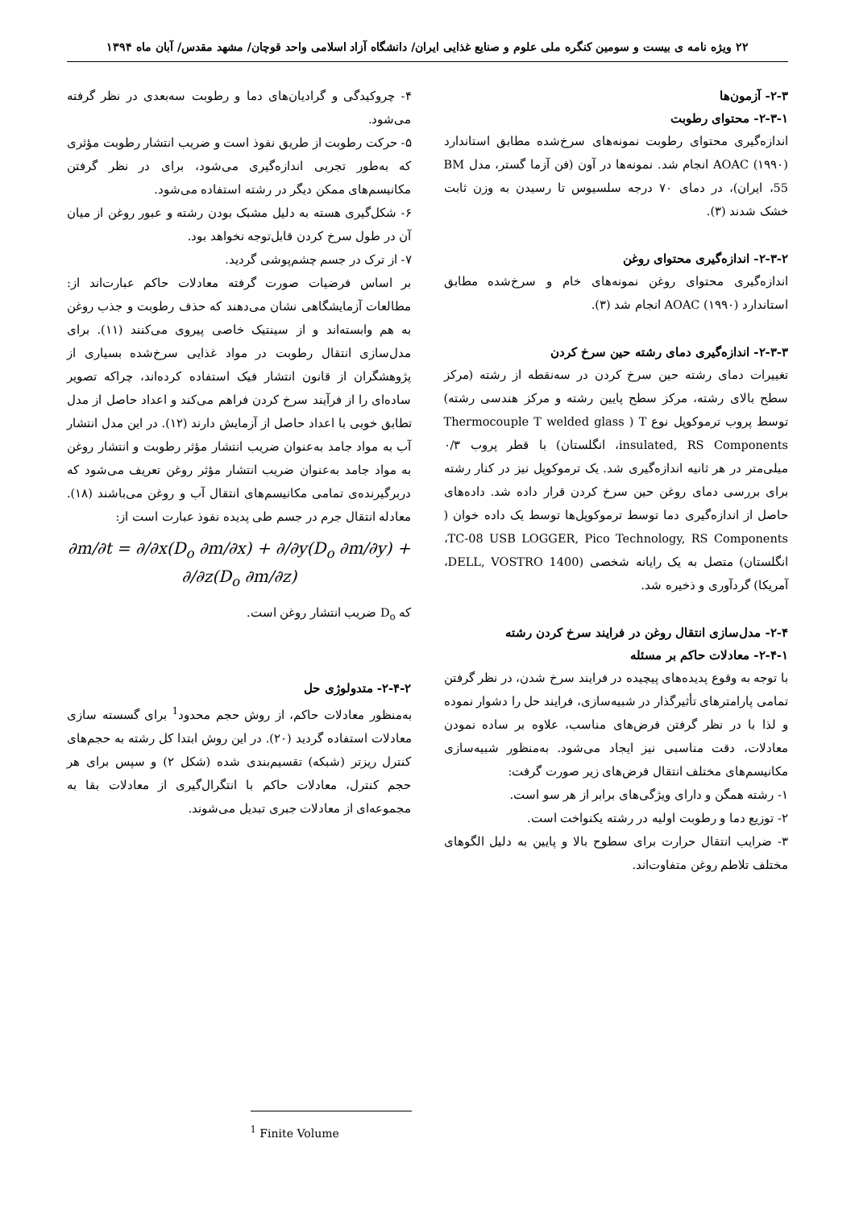۲۲ ویژه نامه ی بیست و سومین کنگره ملی علوم و صنایع غذایی ایران/ دانشگاه آزاد اسلامی واحد قوچان/ مشهد مقدس/ آبان ماه ۱۳۹۴
۲-۳- آزمون‌ها
۲-۳-۱- محتوای رطوبت
اندازه‌گیری محتوای رطوبت نمونه‌های سرخ‌شده مطابق استاندارد AOAC (۱۹۹۰) انجام شد. نمونه‌ها در آون (فن آزما گستر، مدل BM 55، ایران)، در دمای ۷۰ درجه سلسیوس تا رسیدن به وزن ثابت خشک شدند (۳).
۲-۳-۲- اندازه‌گیری محتوای روغن
اندازه‌گیری محتوای روغن نمونه‌های خام و سرخ‌شده مطابق استاندارد AOAC (۱۹۹۰) انجام شد (۳).
۲-۳-۳- اندازه‌گیری دمای رشته حین سرخ کردن
تغییرات دمای رشته حین سرخ کردن در سه‌نقطه از رشته (مرکز سطح بالای رشته، مرکز سطح پایین رشته و مرکز هندسی رشته) توسط پروب ترموکوپل نوع T ( Thermocouple T welded glass insulated, RS Components، انگلستان) با قطر پروب ۰/۳ میلی‌متر در هر ثانیه اندازه‌گیری شد. یک ترموکوپل نیز در کنار رشته برای بررسی دمای روغن حین سرخ کردن قرار داده شد. داده‌های حاصل از اندازه‌گیری دما توسط ترموکوپل‌ها توسط یک داده خوان ( TC-08 USB LOGGER, Pico Technology, RS Components، انگلستان) متصل به یک رایانه شخصی (DELL, VOSTRO 1400، آمریکا) گردآوری و ذخیره شد.
۲-۴- مدل‌سازی انتقال روغن در فرایند سرخ کردن رشته
۲-۴-۱- معادلات حاکم بر مسئله
با توجه به وقوع پدیده‌های پیچیده در فرایند سرخ شدن، در نظر گرفتن تمامی پارامترهای تأثیرگذار در شبیه‌سازی، فرایند حل را دشوار نموده و لذا با در نظر گرفتن فرض‌های مناسب، علاوه بر ساده نمودن معادلات، دقت مناسبی نیز ایجاد می‌شود. به‌منظور شبیه‌سازی مکانیسم‌های مختلف انتقال فرض‌های زیر صورت گرفت:
۱- رشته همگن و دارای ویژگی‌های برابر از هر سو است.
۲- توزیع دما و رطوبت اولیه در رشته یکنواخت است.
۳- ضرایب انتقال حرارت برای سطوح بالا و پایین به دلیل الگوهای مختلف تلاطم روغن متفاوت‌اند.
۴- چروکیدگی و گرادیان‌های دما و رطوبت سه‌بعدی در نظر گرفته می‌شود.
۵- حرکت رطوبت از طریق نفوذ است و ضریب انتشار رطوبت مؤثری که به‌طور تجربی اندازه‌گیری می‌شود، برای در نظر گرفتن مکانیسم‌های ممکن دیگر در رشته استفاده می‌شود.
۶- شکل‌گیری هسته به دلیل مشبک بودن رشته و عبور روغن از میان آن در طول سرخ کردن قابل‌توجه نخواهد بود.
۷- از ترک در جسم چشم‌پوشی گردید.
بر اساس فرضیات صورت گرفته معادلات حاکم عبارت‌اند از: مطالعات آزمایشگاهی نشان می‌دهند که حذف رطوبت و جذب روغن به هم وابسته‌اند و از سینتیک خاصی پیروی می‌کنند (۱۱). برای مدل‌سازی انتقال رطوبت در مواد غذایی سرخ‌شده بسیاری از پژوهشگران از قانون انتشار فیک استفاده کرده‌اند، چراکه تصویر ساده‌ای را از فرآیند سرخ کردن فراهم می‌کند و اعداد حاصل از مدل تطابق خوبی با اعداد حاصل از آزمایش دارند (۱۲). در این مدل انتشار آب به مواد جامد به‌عنوان ضریب انتشار مؤثر رطوبت و انتشار روغن به مواد جامد به‌عنوان ضریب انتشار مؤثر روغن تعریف می‌شود که دربرگیرنده‌ی تمامی مکانیسم‌های انتقال آب و روغن می‌باشند (۱۸). معادله انتقال جرم در جسم طی پدیده نفوذ عبارت است از:
∂m/∂t = ∂/∂x(D<sub>o</sub> ∂m/∂x) + ∂/∂y(D<sub>o</sub> ∂m/∂y) + ∂/∂z(D<sub>o</sub> ∂m/∂z)
که D<sub>o</sub> ضریب انتشار روغن است.
۲-۴-۲- متدولوژی حل
به‌منظور معادلات حاکم، از روش حجم محدود<sup>1</sup> برای گسسته سازی معادلات استفاده گردید (۲۰). در این روش ابتدا کل رشته به حجم‌های کنترل ریزتر (شبکه) تقسیم‌بندی شده (شکل ۲) و سپس برای هر حجم کنترل، معادلات حاکم با انتگرال‌گیری از معادلات بقا به مجموعه‌ای از معادلات جبری تبدیل می‌شوند.
<sup>1</sup> Finite Volume